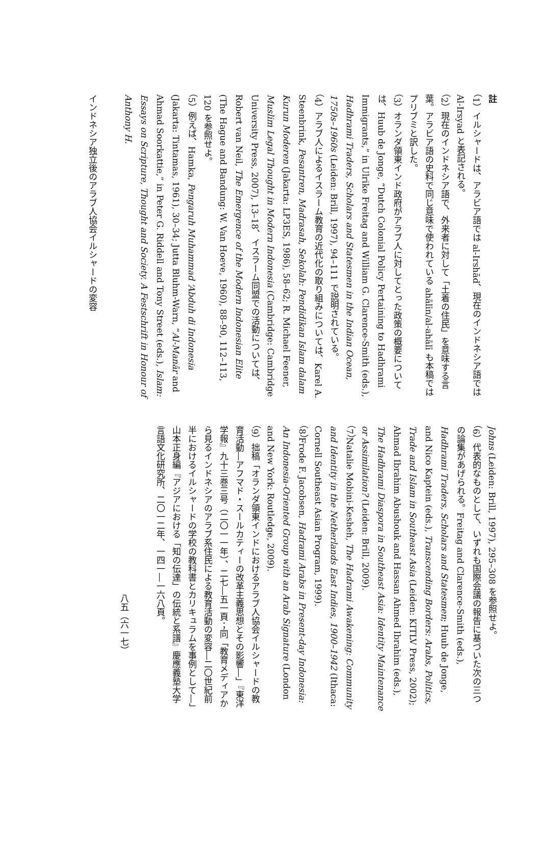註
（1）イルシャードは、アラビア語では al-Irshād、現在のインドネシア語では Al-Irsyad と表記される。
（2）現在のインドネシア語で、外来者に対して「土着の住民」を意味する言葉。アラビア語の史料で同じ意味で使われている ahālīn/al-ahālī も本稿ではプリブミと訳した。
（3）オランダ領東インド政府がアラブ人に対してとった政策の概要については、Huub de Jonge, “Dutch Colonial Policy Pertaining to Hadhrami Immigrants,” in Ulrike Freitag and William G. Clarence-Smith (eds.), Hadhrami Traders, Scholars and Statesmen in the Indian Ocean, 1750s–1960s (Leiden: Brill, 1997), 94–111 で説明されている。
（4）アラブ人によるイスラーム教育の近代化の取り組みについては、Karel A. Steenbrink, Pesantren, Madrasah, Sekolah: Pendidikan Islam dalam Kurun Moderen (Jakarta: LP3ES, 1986), 58–62; R. Michael Feener, Muslim Legal Thought in Modern Indonesia (Cambridge: Cambridge University Press, 2007), 13–18、イスラーム同盟での活動については、Robert van Neil, The Emergence of the Modern Indonesian Elite (The Hague and Bandung: W. Van Hoeve, 1960), 88–90, 112–113, 120 を参照せよ。
（5）例えば、Hamka, Pengaruh Muhammad ‘Abduh di Indonesia (Jakarta: Tintamas, 1961), 30–34; Jutta Bluhm-Warn, “Al-Manār and Ahmad Soorkattie,” in Peter G. Riddell and Tony Street (eds.), Islam: Essays on Scripture, Thought and Society. A Festschrift in Honour of Anthony H.
インドネシア独立後のアラブ人協会イルシャードの変容
Johns (Leiden: Brill, 1997), 295–308 を参照せよ。
（6）代表的なものとして、いずれも国際会議の報告に基づいた次の三つの論集があげられる。Freitag and Clarence-Smith (eds.), Hadhrami Traders, Scholars and Statesmen; Huub de Jonge, and Nico Kaptein (eds.), Transcending Borders: Arabs, Politics, Trade and Islam in Southeast Asia (Leiden: KITLV Press, 2002); Ahmad Ibrahim Abushouk and Hassan Ahmed Ibrahim (eds.), The Hadhrami Diaspora in Southeast Asia: Identity Maintenance or Assimilation? (Leiden: Brill, 2009).
（7）Natalie Mobini-Kesheh, The Hadrami Awakening: Community and Identity in the Netherlands East Indies, 1900–1942 (Ithaca: Cornell Southeast Asian Program, 1999).
（8）Frode F. Jacobsen, Hadrami Arabs in Present-day Indonesia: An Indonesia-Oriented Group with an Arab Signature (London and New York: Routledge, 2009).
（9）拙稿「オランダ領東インドにおけるアラブ人協会イルシャードの教育活動―アフマド・スールカティーの改革主義思想とその影響―」『東洋学報』九十三巻三号（二〇一一年）、二七―五一頁；同「教育メディアから見るインドネシアのアラブ系住民による教育活動の変容―二〇世紀前半におけるイルシャードの学校の教科書とカリキュラムを事例として―」山本正身編『アジアにおける「知の伝達」の伝統と系譜』慶應義塾大学言語文化研究所、二〇一二年、一四一―一六八頁。
八五（六一七）